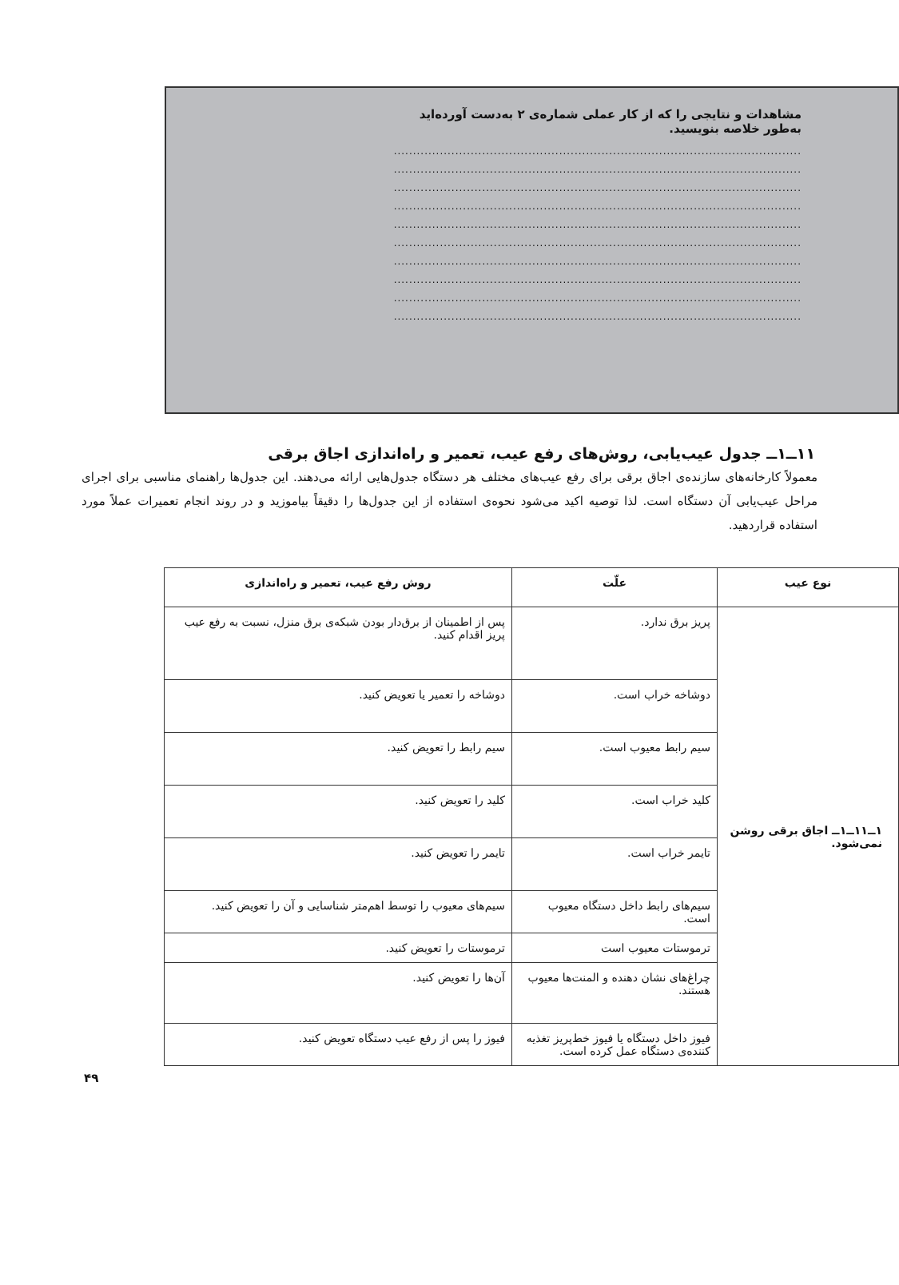مشاهدات و نتایجی را که از کار عملی شماره‌ی ۲ به‌دست آورده‌اید به‌طور خلاصه بنویسید.
..........................................................................................................
..........................................................................................................
..........................................................................................................
..........................................................................................................
..........................................................................................................
..........................................................................................................
..........................................................................................................
..........................................................................................................
..........................................................................................................
..........................................................................................................
۱۱ــ۱ــ جدول عیب‌یابی، روش‌های رفع عیب، تعمیر و راه‌اندازی اجاق برقی
معمولاً کارخانه‌های سازنده‌ی اجاق برقی برای رفع عیب‌های مختلف هر دستگاه جدول‌هایی ارائه می‌دهند. این جدول‌ها راهنمای مناسبی برای اجرای مراحل عیب‌یابی آن دستگاه است. لذا توصیه اکید می‌شود نحوه‌ی استفاده از این جدول‌ها را دقیقاً بیاموزید و در روند انجام تعمیرات عملاً مورد استفاده قراردهید.
| نوع عیب | علّت | روش رفع عیب، تعمیر و راه‌اندازی |
| --- | --- | --- |
| ۱ــ۱۱ــ۱ــ اجاق برقی روشن نمی‌شود. | پریز برق ندارد. | پس از اطمینان از برق‌دار بودن شبکه‌ی برق منزل، نسبت به رفع عیب پریز اقدام کنید. |
| | دوشاخه خراب است. | دوشاخه را تعمیر یا تعویض کنید. |
| | سیم رابط معیوب است. | سیم رابط را تعویض کنید. |
| | کلید خراب است. | کلید را تعویض کنید. |
| | تایمر خراب است. | تایمر را تعویض کنید. |
| | سیم‌های رابط داخل دستگاه معیوب است. | سیم‌های معیوب را توسط اهم‌متر شناسایی و آن را تعویض کنید. |
| | ترموستات معیوب است | ترموستات را تعویض کنید. |
| | چراغ‌های نشان دهنده و المنت‌ها معیوب هستند. | آن‌ها را تعویض کنید. |
| | فیوز داخل دستگاه یا فیوز خط‌پریز تغذیه کننده‌ی دستگاه عمل کرده است. | فیوز را پس از رفع عیب دستگاه تعویض کنید. |
۴۹